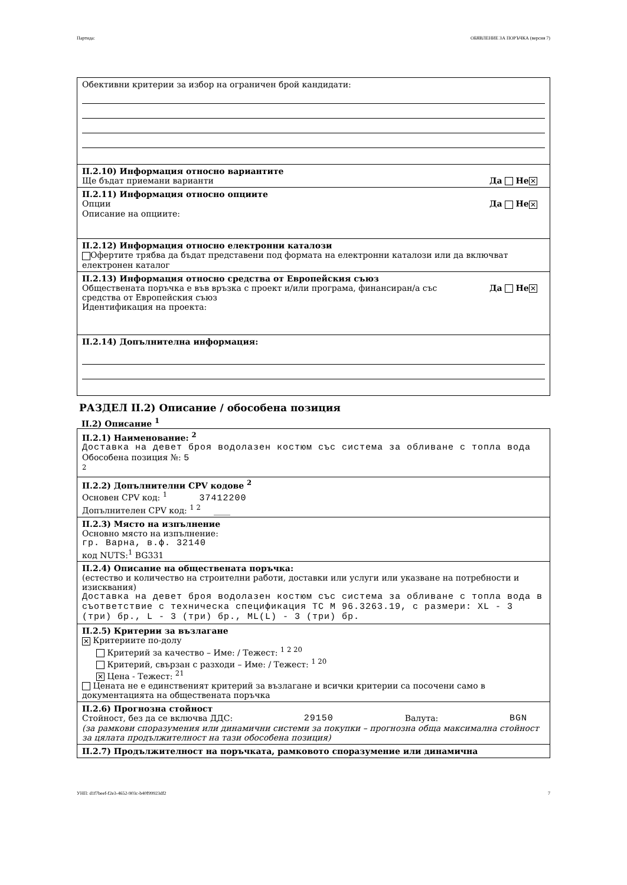Партида: ОБЯВЛЕНИЕ ЗА ПОРЪЧКА (версия 7)
Обективни критерии за избор на ограничен брой кандидати:
II.2.10) Информация относно вариантите
Ще бъдат приемани варианти Да Не ✕
II.2.11) Информация относно опциите
Опции Да Не ✕
Описание на опциите:
II.2.12) Информация относно електронни каталози
Офертите трябва да бъдат представени под формата на електронни каталози или да включват електронен каталог
II.2.13) Информация относно средства от Европейския съюз
Обществената поръчка е във връзка с проект и/или програма, финансиран/а със
средства от Европейския съюз Да Не ✕
Идентификация на проекта:
II.2.14) Допълнителна информация:
РАЗДЕЛ II.2) Описание / обособена позиция
II.2) Описание <sup>1</sup>
II.2.1) Наименование: <sup>2</sup>
Доставка на девет броя водолазен костюм със система за обливане с топла вода
Обособена позиция №: 5
<sup>2</sup>
II.2.2) Допълнителни CPV кодове <sup>2</sup>
Основен CPV код: <sup>1</sup> 37412200
Допълнителен CPV код: <sup>1 2</sup> ____
II.2.3) Място на изпълнение
Основно място на изпълнение:
гр. Варна, в.ф. 32140
код NUTS:<sup>1</sup> BG331
II.2.4) Описание на обществената поръчка:
(естество и количество на строителни работи, доставки или услуги или указване на потребности и изисквания)
Доставка на девет броя водолазен костюм със система за обливане с топла вода в съответствие с техническа спецификация ТС М 96.3263.19, с размери: XL - 3 (три) бр., L - 3 (три) бр., ML(L) - 3 (три) бр.
II.2.5) Критерии за възлагане
✕ Критериите по-долу
Критерий за качество – Име: / Тежест: <sup>1 2 20</sup>
Критерий, свързан с разходи – Име: / Тежест: <sup>1 20</sup>
✕ Цена - Тежест: <sup>21</sup>
Цената не е единственият критерий за възлагане и всички критерии са посочени само в документацията на обществената поръчка
II.2.6) Прогнозна стойност
Стойност, без да се включва ДДС: 29150 Валута: BGN
(за рамкови споразумения или динамични системи за покупки – прогнозна обща максимална стойност за цялата продължителност на тази обособена позиция)
II.2.7) Продължителност на поръчката, рамковото споразумение или динамична
УНП: d1f7beef-f2e3-4652-903c-b40f99923df2 7